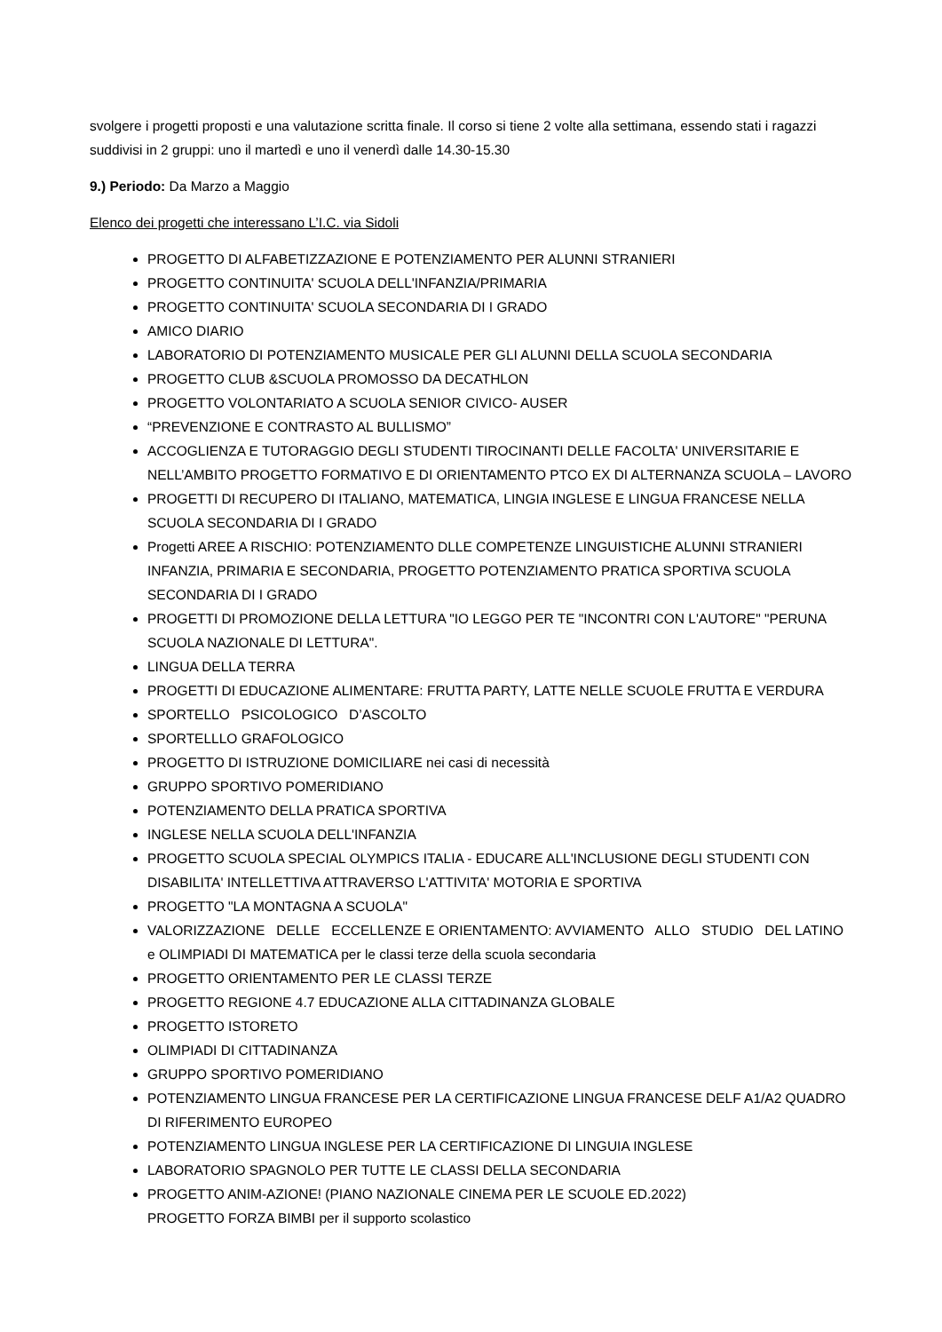svolgere i progetti proposti e una valutazione scritta finale. Il corso si tiene 2 volte alla settimana, essendo stati i ragazzi suddivisi in 2 gruppi: uno il martedì e uno il venerdì dalle 14.30-15.30
9.) Periodo: Da Marzo a Maggio
Elenco dei progetti che interessano L’I.C. via Sidoli
PROGETTO DI ALFABETIZZAZIONE E POTENZIAMENTO PER ALUNNI STRANIERI
PROGETTO CONTINUITA' SCUOLA DELL'INFANZIA/PRIMARIA
PROGETTO CONTINUITA' SCUOLA SECONDARIA DI I GRADO
AMICO DIARIO
LABORATORIO DI POTENZIAMENTO MUSICALE PER GLI ALUNNI DELLA SCUOLA SECONDARIA
PROGETTO CLUB &SCUOLA PROMOSSO DA DECATHLON
PROGETTO VOLONTARIATO A SCUOLA SENIOR CIVICO- AUSER
“PREVENZIONE E CONTRASTO AL BULLISMO”
ACCOGLIENZA E TUTORAGGIO DEGLI STUDENTI TIROCINANTI DELLE FACOLTA' UNIVERSITARIE E NELL’AMBITO PROGETTO FORMATIVO E DI ORIENTAMENTO PTCO EX DI ALTERNANZA SCUOLA – LAVORO
PROGETTI DI RECUPERO DI ITALIANO, MATEMATICA, LINGIA INGLESE E LINGUA FRANCESE NELLA SCUOLA SECONDARIA DI I GRADO
Progetti AREE A RISCHIO: POTENZIAMENTO DLLE COMPETENZE LINGUISTICHE ALUNNI STRANIERI INFANZIA, PRIMARIA E SECONDARIA, PROGETTO POTENZIAMENTO PRATICA SPORTIVA SCUOLA SECONDARIA DI I GRADO
PROGETTI DI PROMOZIONE DELLA LETTURA "IO LEGGO PER TE "INCONTRI CON L'AUTORE" "PERUNA SCUOLA NAZIONALE DI LETTURA".
LINGUA DELLA TERRA
PROGETTI DI EDUCAZIONE ALIMENTARE: FRUTTA PARTY, LATTE NELLE SCUOLE FRUTTA E VERDURA
SPORTELLO PSICOLOGICO D’ASCOLTO
SPORTELLLO GRAFOLOGICO
PROGETTO DI ISTRUZIONE DOMICILIARE nei casi di necessità
GRUPPO SPORTIVO POMERIDIANO
POTENZIAMENTO DELLA PRATICA SPORTIVA
INGLESE NELLA SCUOLA DELL'INFANZIA
PROGETTO SCUOLA SPECIAL OLYMPICS ITALIA - EDUCARE ALL'INCLUSIONE DEGLI STUDENTI CON DISABILITA' INTELLETTIVA ATTRAVERSO L'ATTIVITA' MOTORIA E SPORTIVA
PROGETTO "LA MONTAGNA A SCUOLA"
VALORIZZAZIONE DELLE ECCELLENZE E ORIENTAMENTO: AVVIAMENTO ALLO STUDIO DEL LATINO e OLIMPIADI DI MATEMATICA per le classi terze della scuola secondaria
PROGETTO ORIENTAMENTO PER LE CLASSI TERZE
PROGETTO REGIONE 4.7 EDUCAZIONE ALLA CITTADINANZA GLOBALE
PROGETTO ISTORETO
OLIMPIADI DI CITTADINANZA
GRUPPO SPORTIVO POMERIDIANO
POTENZIAMENTO LINGUA FRANCESE PER LA CERTIFICAZIONE LINGUA FRANCESE DELF A1/A2 QUADRO DI RIFERIMENTO EUROPEO
POTENZIAMENTO LINGUA INGLESE PER LA CERTIFICAZIONE DI LINGUIA INGLESE
LABORATORIO SPAGNOLO PER TUTTE LE CLASSI DELLA SECONDARIA
PROGETTO ANIM-AZIONE! (PIANO NAZIONALE CINEMA PER LE SCUOLE ED.2022)
PROGETTO FORZA BIMBI per il supporto scolastico